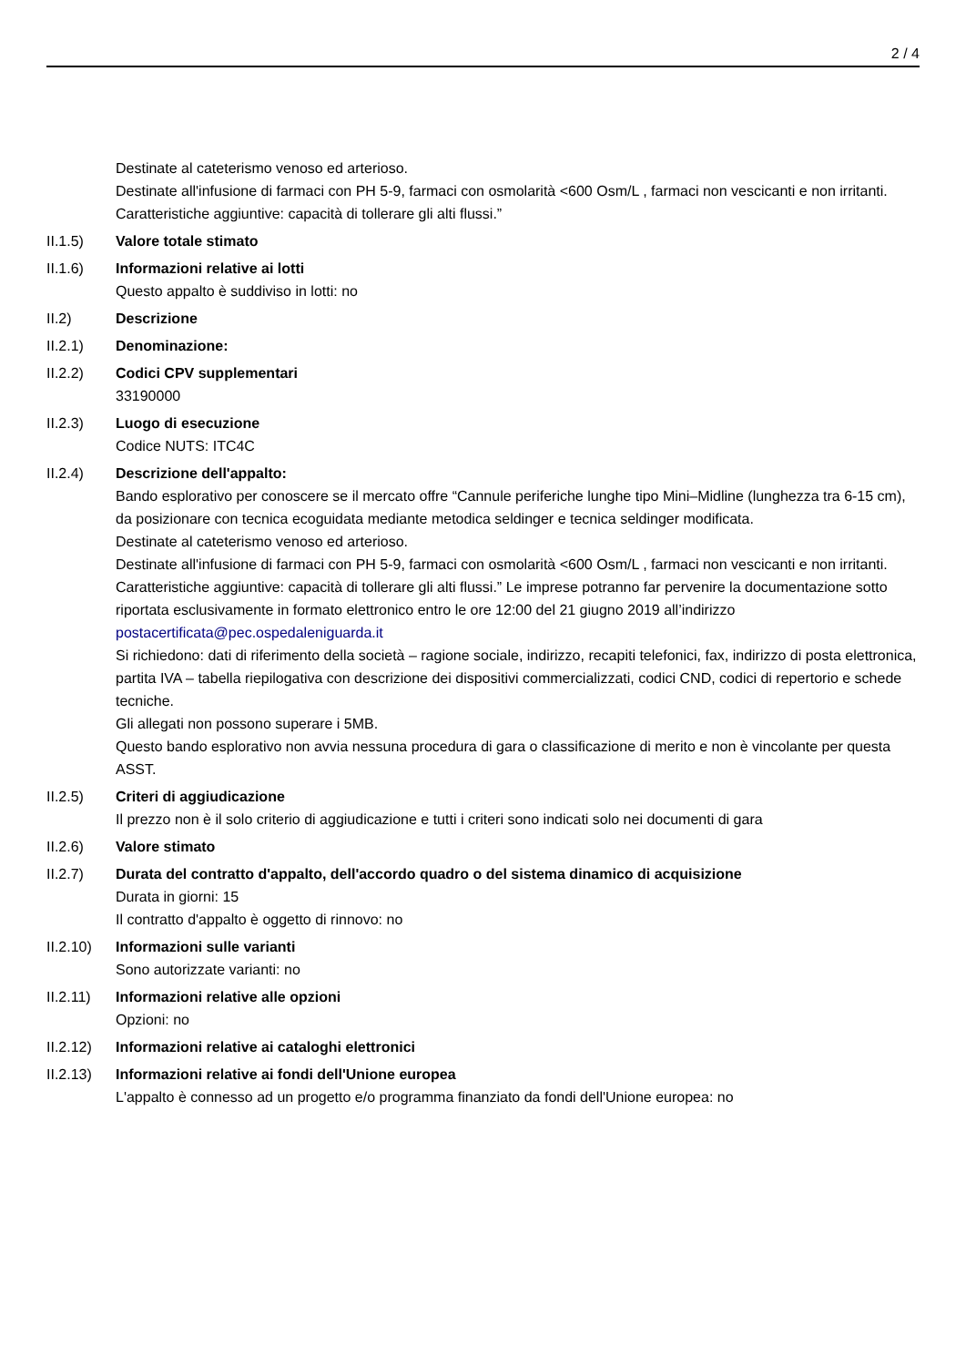2 / 4
Destinate al cateterismo venoso ed arterioso.
Destinate all'infusione di farmaci con PH 5-9, farmaci con osmolarità <600 Osm/L , farmaci non vescicanti e non irritanti.
Caratteristiche aggiuntive: capacità di tollerare gli alti flussi.”
II.1.5) Valore totale stimato
II.1.6) Informazioni relative ai lotti
Questo appalto è suddiviso in lotti: no
II.2) Descrizione
II.2.1) Denominazione:
II.2.2) Codici CPV supplementari
33190000
II.2.3) Luogo di esecuzione
Codice NUTS: ITC4C
II.2.4) Descrizione dell'appalto:
Bando esplorativo per conoscere se il mercato offre “Cannule periferiche lunghe tipo Mini–Midline (lunghezza tra 6-15 cm), da posizionare con tecnica ecoguidata mediante metodica seldinger e tecnica seldinger modificata.
Destinate al cateterismo venoso ed arterioso.
Destinate all'infusione di farmaci con PH 5-9, farmaci con osmolarità <600 Osm/L , farmaci non vescicanti e non irritanti.
Caratteristiche aggiuntive: capacità di tollerare gli alti flussi.” Le imprese potranno far pervenire la documentazione sotto riportata esclusivamente in formato elettronico entro le ore 12:00 del 21 giugno 2019 all’indirizzo postacertificata@pec.ospedaleniguarda.it
Si richiedono: dati di riferimento della società – ragione sociale, indirizzo, recapiti telefonici, fax, indirizzo di posta elettronica, partita IVA – tabella riepilogativa con descrizione dei dispositivi commercializzati, codici CND, codici di repertorio e schede tecniche.
Gli allegati non possono superare i 5MB.
Questo bando esplorativo non avvia nessuna procedura di gara o classificazione di merito e non è vincolante per questa ASST.
II.2.5) Criteri di aggiudicazione
Il prezzo non è il solo criterio di aggiudicazione e tutti i criteri sono indicati solo nei documenti di gara
II.2.6) Valore stimato
II.2.7) Durata del contratto d'appalto, dell'accordo quadro o del sistema dinamico di acquisizione
Durata in giorni: 15
Il contratto d'appalto è oggetto di rinnovo: no
II.2.10)
Informazioni sulle varianti
Sono autorizzate varianti: no
II.2.11)
Informazioni relative alle opzioni
Opzioni: no
II.2.12)
Informazioni relative ai cataloghi elettronici
II.2.13)
Informazioni relative ai fondi dell'Unione europea
L'appalto è connesso ad un progetto e/o programma finanziato da fondi dell'Unione europea: no